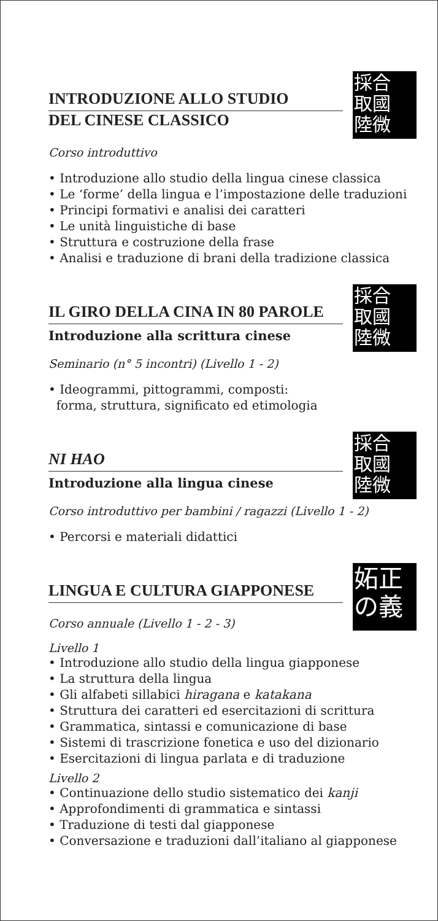採合
取國
陸微
INTRODUZIONE ALLO STUDIO
DEL CINESE CLASSICO
Corso introduttivo
• Introduzione allo studio della lingua cinese classica
• Le ‘forme’ della lingua e l’impostazione delle traduzioni
• Principi formativi e analisi dei caratteri
• Le unità linguistiche di base
• Struttura e costruzione della frase
• Analisi e traduzione di brani della tradizione classica
採合
取國
陸微
IL GIRO DELLA CINA IN 80 PAROLE
Introduzione alla scrittura cinese
Seminario (n° 5 incontri) (Livello 1 - 2)
• Ideogrammi, pittogrammi, composti:
forma, struttura, significato ed etimologia
採合
取國
陸微
NI HAO
Introduzione alla lingua cinese
Corso introduttivo per bambini / ragazzi (Livello 1 - 2)
• Percorsi e materiali didattici
妬正
の義
LINGUA E CULTURA GIAPPONESE
Corso annuale (Livello 1 - 2 - 3)
Livello 1
• Introduzione allo studio della lingua giapponese
• La struttura della lingua
• Gli alfabeti sillabici hiragana e katakana
• Struttura dei caratteri ed esercitazioni di scrittura
• Grammatica, sintassi e comunicazione di base
• Sistemi di trascrizione fonetica e uso del dizionario
• Esercitazioni di lingua parlata e di traduzione
Livello 2
• Continuazione dello studio sistematico dei kanji
• Approfondimenti di grammatica e sintassi
• Traduzione di testi dal giapponese
• Conversazione e traduzioni dall’italiano al giapponese